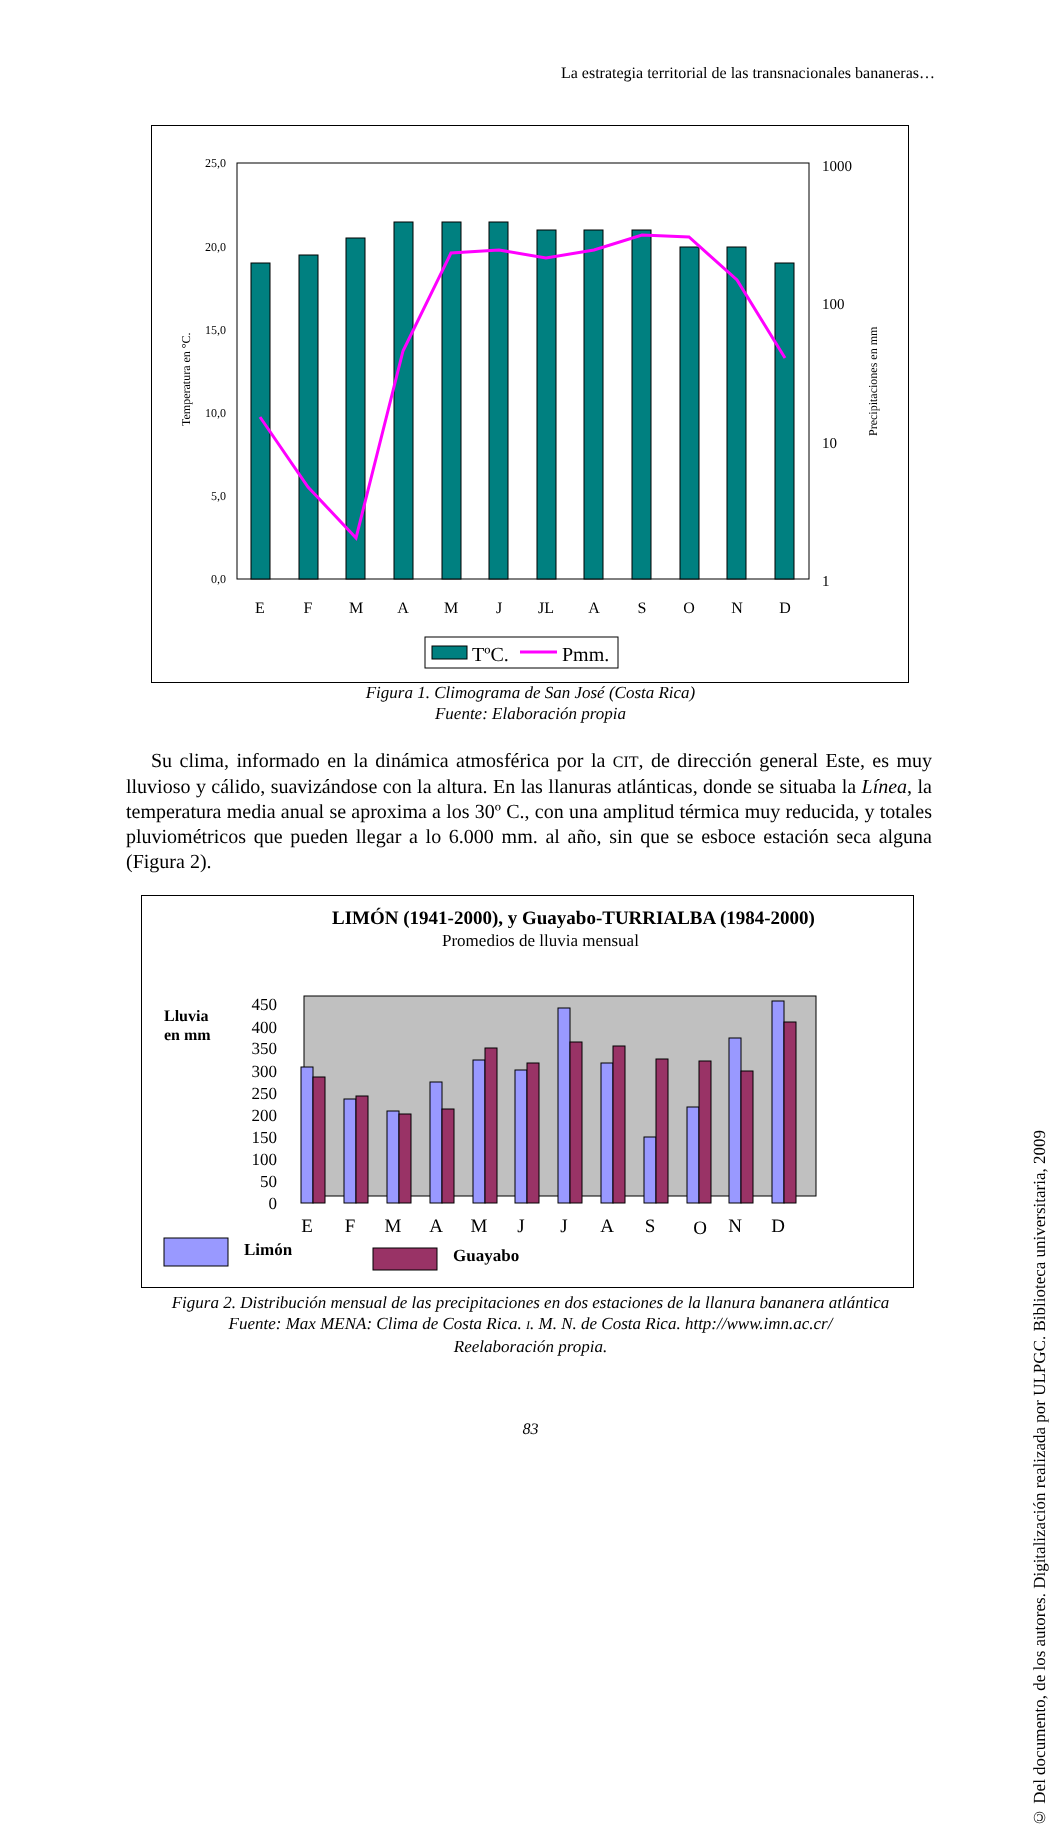La estrategia territorial de las transnacionales bananeras…
© Del documento, de los autores. Digitalización realizada por ULPGC. Biblioteca universitaria, 2009
25,0
20,0
15,0
10,0
5,0
0,0
1000
100
10
1
Temperatura en °C.
Precipitaciones en mm
E
F
M
A
M
J
JL
A
S
O
N
D
TºC.
Pmm.
Figura 1. Climograma de San José (Costa Rica)
Fuente: Elaboración propia
Su clima, informado en la dinámica atmosférica por la CIT, de dirección general Este, es muy lluvioso y cálido, suavizándose con la altura. En las llanuras atlánticas, donde se situaba la Línea, la temperatura media anual se aproxima a los 30º C., con una amplitud térmica muy reducida, y totales pluviométricos que pueden llegar a lo 6.000 mm. al año, sin que se esboce estación seca alguna (Figura 2).
LIMÓN (1941-2000), y Guayabo-TURRIALBA (1984-2000)
Promedios de lluvia mensual
Lluvia
en mm
450
400
350
300
250
200
150
100
50
0
E
F
M
A
M
J
J
A
S
O
N
D
Limón
Guayabo
Figura 2. Distribución mensual de las precipitaciones en dos estaciones de la llanura bananera atlántica
Fuente: Max MENA: Clima de Costa Rica. I. M. N. de Costa Rica. http://www.imn.ac.cr/
Reelaboración propia.
83